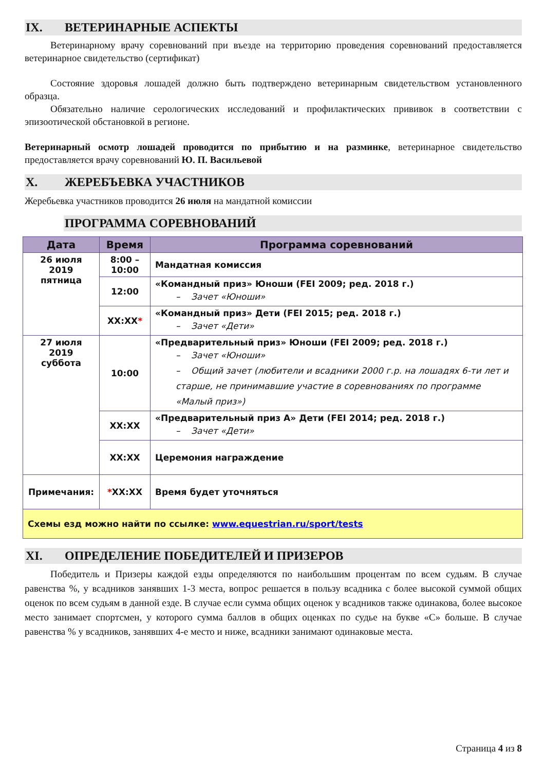IX. ВЕТЕРИНАРНЫЕ АСПЕКТЫ
Ветеринарному врачу соревнований при въезде на территорию проведения соревнований предоставляется ветеринарное свидетельство (сертификат)
Состояние здоровья лошадей должно быть подтверждено ветеринарным свидетельством установленного образца.
Обязательно наличие серологических исследований и профилактических прививок в соответствии с эпизоотической обстановкой в регионе.
Ветеринарный осмотр лошадей проводится по прибытию и на разминке, ветеринарное свидетельство предоставляется врачу соревнований Ю. П. Васильевой
X. ЖЕРЕБЪЕВКА УЧАСТНИКОВ
Жеребьевка участников проводится 26 июля на мандатной комиссии
ПРОГРАММА СОРЕВНОВАНИЙ
| Дата | Время | Программа соревнований |
| --- | --- | --- |
| 26 июля 2019 пятница | 8:00 – 10:00 | Мандатная комиссия |
| | 12:00 | «Командный приз» Юноши (FEI 2009; ред. 2018 г.) – Зачет «Юноши» |
| | XX:XX * | «Командный приз» Дети (FEI 2015; ред. 2018 г.) – Зачет «Дети» |
| 27 июля 2019 суббота | 10:00 | «Предварительный приз» Юноши (FEI 2009; ред. 2018 г.) – Зачет «Юноши» – Общий зачет (любители и всадники 2000 г.р. на лошадях 6-ти лет и старше, не принимавшие участие в соревнованиях по программе «Малый приз») |
| | XX:XX | «Предварительный приз А» Дети (FEI 2014; ред. 2018 г.) – Зачет «Дети» |
| | XX:XX | Церемония награждение |
| Примечания: | * XX:XX | Время будет уточняться |
| Схемы езд можно найти по ссылке: www.equestrian.ru/sport/tests | | |
XI. ОПРЕДЕЛЕНИЕ ПОБЕДИТЕЛЕЙ И ПРИЗЕРОВ
Победитель и Призеры каждой езды определяются по наибольшим процентам по всем судьям. В случае равенства %, у всадников занявших 1-3 места, вопрос решается в пользу всадника с более высокой суммой общих оценок по всем судьям в данной езде. В случае если сумма общих оценок у всадников также одинакова, более высокое место занимает спортсмен, у которого сумма баллов в общих оценках по судье на букве «С» больше. В случае равенства % у всадников, занявших 4-е место и ниже, всадники занимают одинаковые места.
Страница 4 из 8